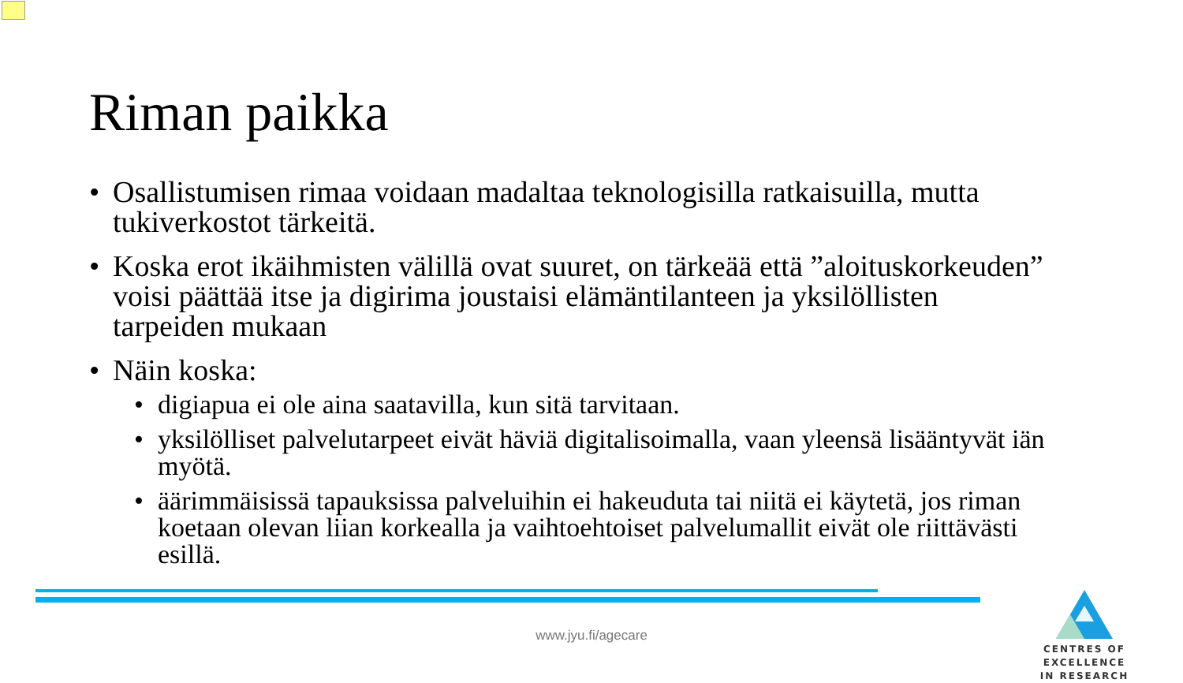Riman paikka
• Osallistumisen rimaa voidaan madaltaa teknologisilla ratkaisuilla, mutta tukiverkostot tärkeitä.
• Koska erot ikäihmisten välillä ovat suuret, on tärkeää että ”aloituskorkeuden” voisi päättää itse ja digirima joustaisi elämäntilanteen ja yksilöllisten tarpeiden mukaan
• Näin koska:
• digiapua ei ole aina saatavilla, kun sitä tarvitaan.
• yksilölliset palvelutarpeet eivät häviä digitalisoimalla, vaan yleensä lisääntyvät iän myötä.
• äärimmäisissä tapauksissa palveluihin ei hakeuduta tai niitä ei käytetä, jos riman koetaan olevan liian korkealla ja vaihtoehtoiset palvelumallit eivät ole riittävästi esillä.
CENTRES OF EXCELLENCE
IN RESEARCH
www.jyu.fi/agecare